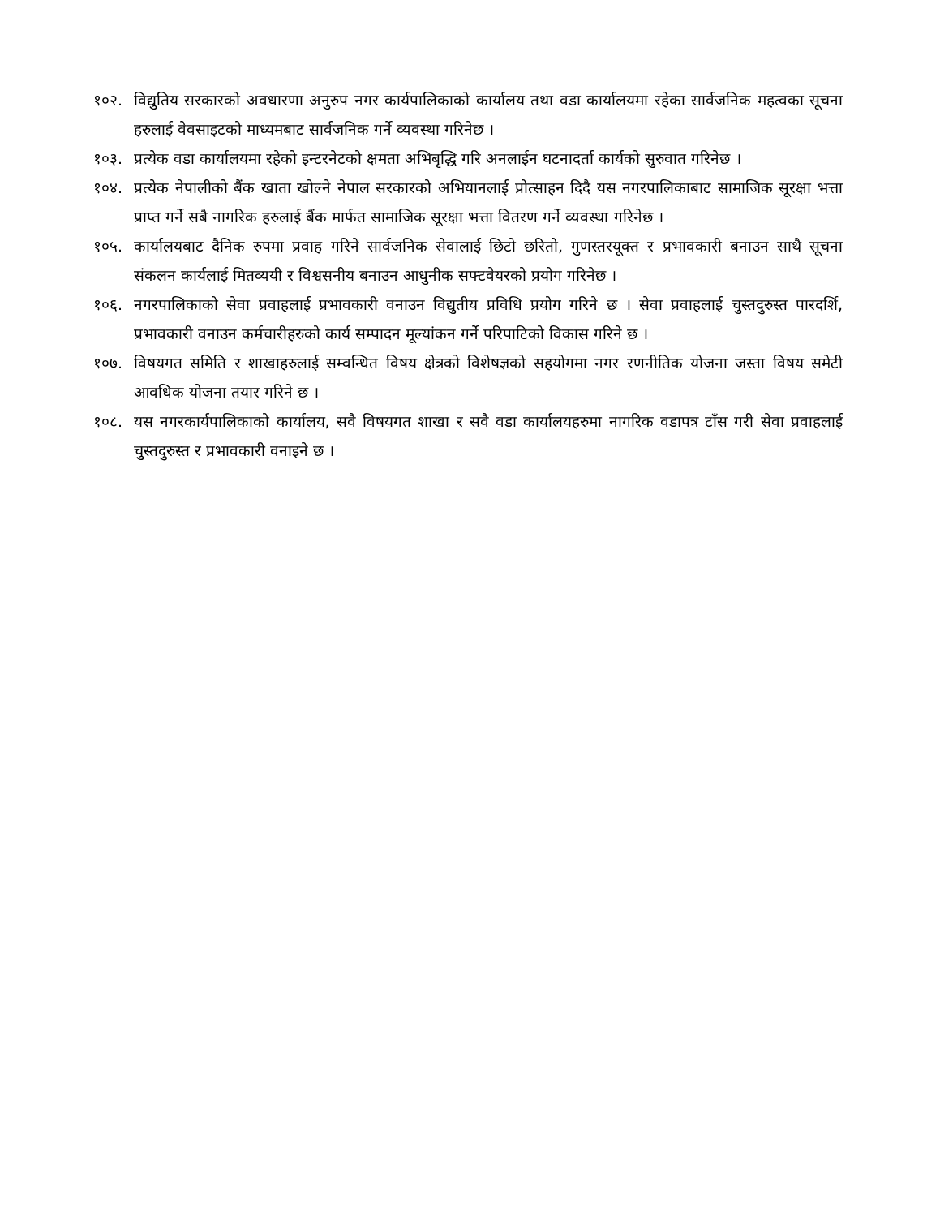१०२. विद्युतिय सरकारको अवधारणा अनुरुप नगर कार्यपालिकाको कार्यालय तथा वडा कार्यालयमा रहेका सार्वजनिक महत्वका सूचना हरुलाई वेवसाइटको माध्यमबाट सार्वजनिक गर्ने व्यवस्था गरिनेछ ।
१०३. प्रत्येक वडा कार्यालयमा रहेको इन्टरनेटको क्षमता अभिबृद्धि गरि अनलाईन घटनादर्ता कार्यको सुरुवात गरिनेछ ।
१०४. प्रत्येक नेपालीको बैंक खाता खोल्ने नेपाल सरकारको अभियानलाई प्रोत्साहन दिदै यस नगरपालिकाबाट सामाजिक सूरक्षा भत्ता प्राप्त गर्ने सबै नागरिक हरुलाई बैंक मार्फत सामाजिक सूरक्षा भत्ता वितरण गर्ने व्यवस्था गरिनेछ ।
१०५. कार्यालयबाट दैनिक रुपमा प्रवाह गरिने सार्वजनिक सेवालाई छिटो छरितो, गुणस्तरयूक्त र प्रभावकारी बनाउन साथै सूचना संकलन कार्यलाई मितव्ययी र विश्वसनीय बनाउन आधुनीक सफ्टवेयरको प्रयोग गरिनेछ ।
१०६. नगरपालिकाको सेवा प्रवाहलाई प्रभावकारी वनाउन विद्युतीय प्रविधि प्रयोग गरिने छ । सेवा प्रवाहलाई चुस्तदुरुस्त पारदर्शि, प्रभावकारी वनाउन कर्मचारीहरुको कार्य सम्पादन मूल्यांकन गर्ने परिपाटिको विकास गरिने छ ।
१०७. विषयगत समिति र शाखाहरुलाई सम्वन्धित विषय क्षेत्रको विशेषज्ञको सहयोगमा नगर रणनीतिक योजना जस्ता विषय समेटी आवधिक योजना तयार गरिने छ ।
१०८. यस नगरकार्यपालिकाको कार्यालय, सवै विषयगत शाखा र सवै वडा कार्यालयहरुमा नागरिक वडापत्र टाँस गरी सेवा प्रवाहलाई चुस्तदुरुस्त र प्रभावकारी वनाइने छ ।